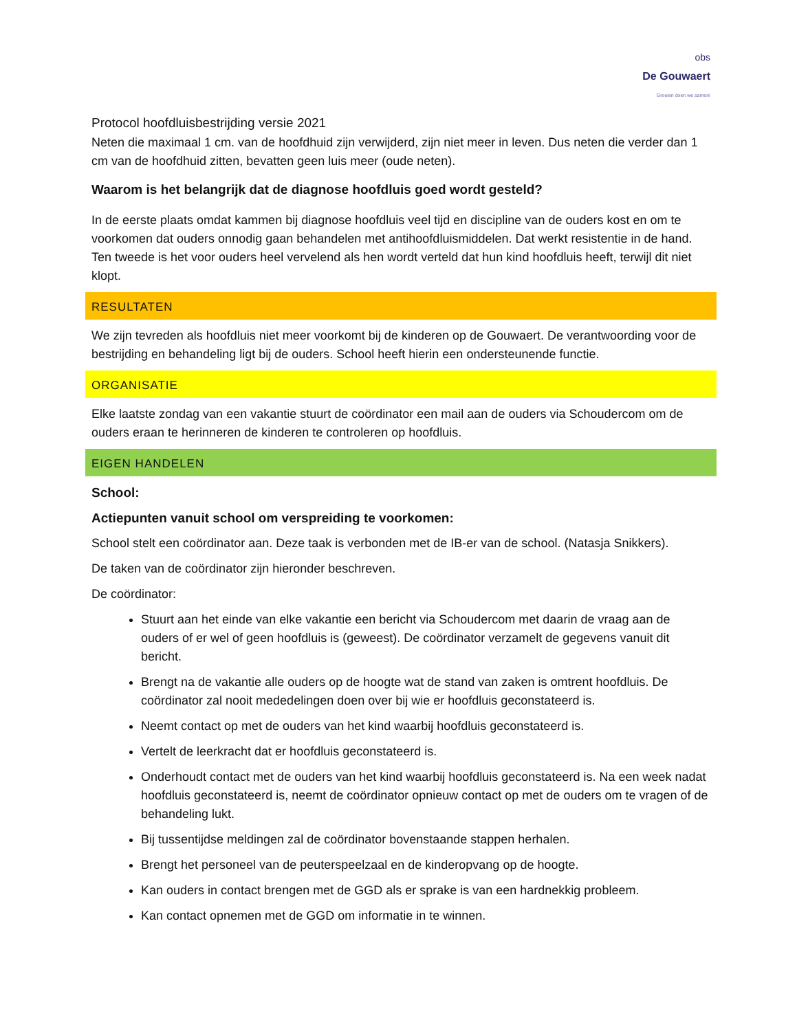obs
De Gouwaert
Groeien doen we samen!
Protocol hoofdluisbestrijding versie 2021
Neten die maximaal 1 cm. van de hoofdhuid zijn verwijderd, zijn niet meer in leven. Dus neten die verder dan 1 cm van de hoofdhuid zitten, bevatten geen luis meer (oude neten).
Waarom is het belangrijk dat de diagnose hoofdluis goed wordt gesteld?
In de eerste plaats omdat kammen bij diagnose hoofdluis veel tijd en discipline van de ouders kost en om te voorkomen dat ouders onnodig gaan behandelen met antihoofdluismiddelen. Dat werkt resistentie in de hand. Ten tweede is het voor ouders heel vervelend als hen wordt verteld dat hun kind hoofdluis heeft, terwijl dit niet klopt.
RESULTATEN
We zijn tevreden als hoofdluis niet meer voorkomt bij de kinderen op de Gouwaert. De verantwoording voor de bestrijding en behandeling ligt bij de ouders. School heeft hierin een ondersteunende functie.
ORGANISATIE
Elke laatste zondag van een vakantie stuurt de coördinator een mail aan de ouders via Schoudercom om de ouders eraan te herinneren de kinderen te controleren op hoofdluis.
EIGEN HANDELEN
School:
Actiepunten vanuit school om verspreiding te voorkomen:
School stelt een coördinator aan. Deze taak is verbonden met de IB-er van de school. (Natasja Snikkers).
De taken van de coördinator zijn hieronder beschreven.
De coördinator:
Stuurt aan het einde van elke vakantie een bericht via Schoudercom met daarin de vraag aan de ouders of er wel of geen hoofdluis is (geweest). De coördinator verzamelt de gegevens vanuit dit bericht.
Brengt na de vakantie alle ouders op de hoogte wat de stand van zaken is omtrent hoofdluis. De coördinator zal nooit mededelingen doen over bij wie er hoofdluis geconstateerd is.
Neemt contact op met de ouders van het kind waarbij hoofdluis geconstateerd is.
Vertelt de leerkracht dat er hoofdluis geconstateerd is.
Onderhoudt contact met de ouders van het kind waarbij hoofdluis geconstateerd is. Na een week nadat hoofdluis geconstateerd is, neemt de coördinator opnieuw contact op met de ouders om te vragen of de behandeling lukt.
Bij tussentijdse meldingen zal de coördinator bovenstaande stappen herhalen.
Brengt het personeel van de peuterspeelzaal en de kinderopvang op de hoogte.
Kan ouders in contact brengen met de GGD als er sprake is van een hardnekkig probleem.
Kan contact opnemen met de GGD om informatie in te winnen.